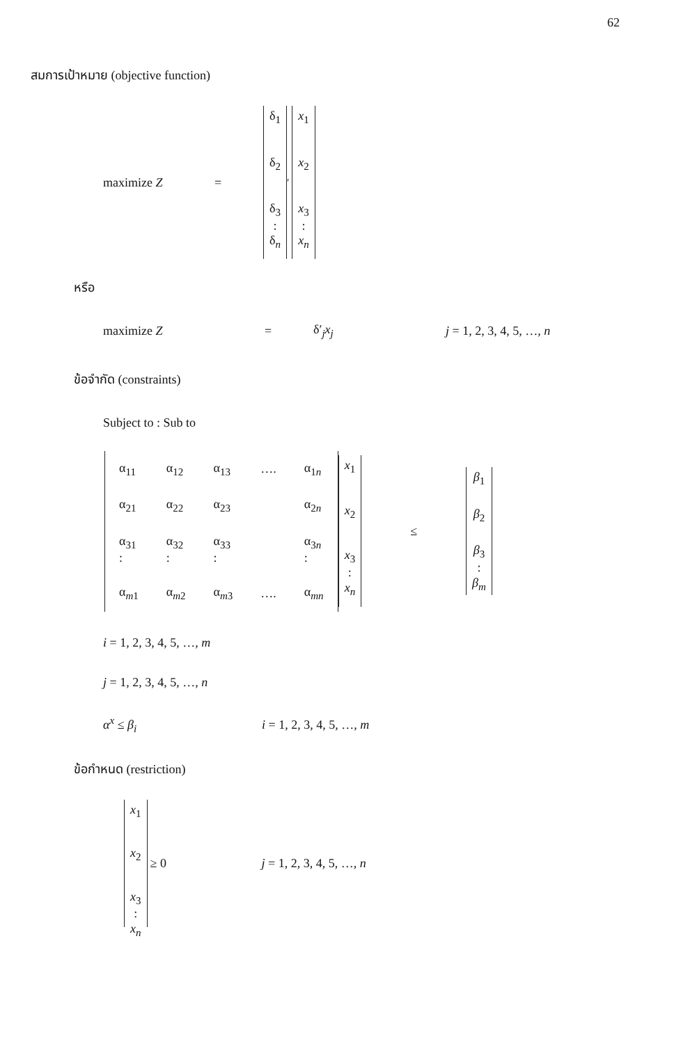62
สมการเป้าหมาย (objective function)
maximize Z =
δ<sub>1</sub>
δ<sub>2</sub>
δ<sub>3</sub>
:
δ<sub>n</sub>
<sup>′</sup>
x<sub>1</sub>
x<sub>2</sub>
x<sub>3</sub>
:
x<sub>n</sub>
หรือ
maximize Z = δ′<sub>j</sub>x<sub>j</sub> j = 1, 2, 3, 4, 5, …, n
ข้อจำกัด (constraints)
Subject to : Sub to
| α<sub>11</sub> | α<sub>12</sub> | α<sub>13</sub> | …. | α<sub>1n</sub> |
| α<sub>21</sub> | α<sub>22</sub> | α<sub>23</sub> | | α<sub>2n</sub> |
| α<sub>31</sub> : | α<sub>32</sub> : | α<sub>33</sub> : | | α<sub>3n</sub> : |
| α<sub>m1</sub> | α<sub>m2</sub> | α<sub>m3</sub> | …. | α<sub>mn</sub> |
x<sub>1</sub>
x<sub>2</sub>
x<sub>3</sub>
:
x<sub>n</sub>
≤
β<sub>1</sub>
β<sub>2</sub>
β<sub>3</sub>
:
β<sub>m</sub>
i = 1, 2, 3, 4, 5, …, m
j = 1, 2, 3, 4, 5, …, n
α<sup>x</sup> ≤ β<sub>i</sub> i = 1, 2, 3, 4, 5, …, m
ข้อกำหนด (restriction)
x<sub>1</sub>
x<sub>2</sub>
x<sub>3</sub>
:
x<sub>n</sub>
≥ 0 j = 1, 2, 3, 4, 5, …, n